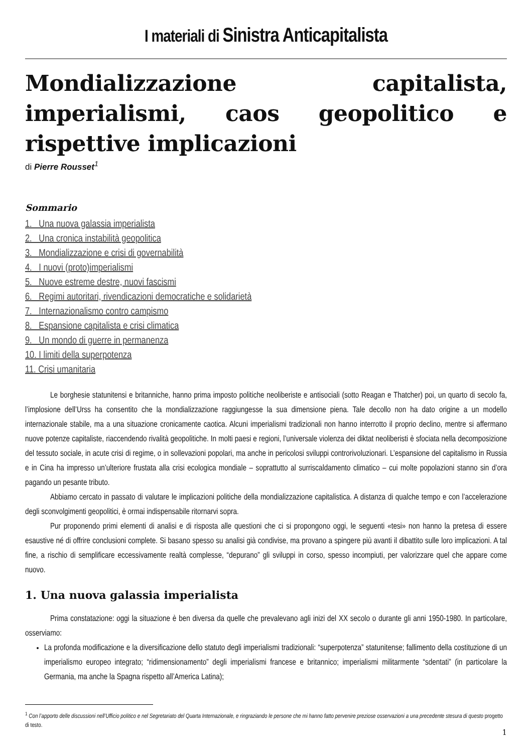I materiali di Sinistra Anticapitalista
Mondializzazione capitalista, imperialismi, caos geopolitico e rispettive implicazioni
di Pierre Rousset<sup>1</sup>
Sommario
1. Una nuova galassia imperialista
2. Una cronica instabilità geopolitica
3. Mondializzazione e crisi di governabilità
4. I nuovi (proto)imperialismi
5. Nuove estreme destre, nuovi fascismi
6. Regimi autoritari, rivendicazioni democratiche e solidarietà
7. Internazionalismo contro campismo
8. Espansione capitalista e crisi climatica
9. Un mondo di guerre in permanenza
10. I limiti della superpotenza
11. Crisi umanitaria
Le borghesie statunitensi e britanniche, hanno prima imposto politiche neoliberiste e antisociali (sotto Reagan e Thatcher) poi, un quarto di secolo fa, l’implosione dell’Urss ha consentito che la mondializzazione raggiungesse la sua dimensione piena. Tale decollo non ha dato origine a un modello internazionale stabile, ma a una situazione cronicamente caotica. Alcuni imperialismi tradizionali non hanno interrotto il proprio declino, mentre si affermano nuove potenze capitaliste, riaccendendo rivalità geopolitiche. In molti paesi e regioni, l’universale violenza dei diktat neoliberisti è sfociata nella decomposizione del tessuto sociale, in acute crisi di regime, o in sollevazioni popolari, ma anche in pericolosi sviluppi controrivoluzionari. L’espansione del capitalismo in Russia e in Cina ha impresso un’ulteriore frustata alla crisi ecologica mondiale – soprattutto al surriscaldamento climatico – cui molte popolazioni stanno sin d’ora pagando un pesante tributo.
Abbiamo cercato in passato di valutare le implicazioni politiche della mondializzazione capitalistica. A distanza di qualche tempo e con l’accelerazione degli sconvolgimenti geopolitici, è ormai indispensabile ritornarvi sopra.
Pur proponendo primi elementi di analisi e di risposta alle questioni che ci si propongono oggi, le seguenti «tesi» non hanno la pretesa di essere esaustive né di offrire conclusioni complete. Si basano spesso su analisi già condivise, ma provano a spingere più avanti il dibattito sulle loro implicazioni. A tal fine, a rischio di semplificare eccessivamente realtà complesse, “depurano” gli sviluppi in corso, spesso incompiuti, per valorizzare quel che appare come nuovo.
1. Una nuova galassia imperialista
Prima constatazione: oggi la situazione è ben diversa da quelle che prevalevano agli inizi del XX secolo o durante gli anni 1950-1980. In particolare, osserviamo:
La profonda modificazione e la diversificazione dello statuto degli imperialismi tradizionali: “superpotenza” statunitense; fallimento della costituzione di un imperialismo europeo integrato; “ridimensionamento” degli imperialismi francese e britannico; imperialismi militarmente “sdentati” (in particolare la Germania, ma anche la Spagna rispetto all’America Latina);
<sup>1</sup> Con l’apporto delle discussioni nell’Ufficio politico e nel Segretariato del Quarta Internazionale, e ringraziando le persone che mi hanno fatto pervenire preziose osservazioni a una precedente stesura di questo progetto di testo.
1